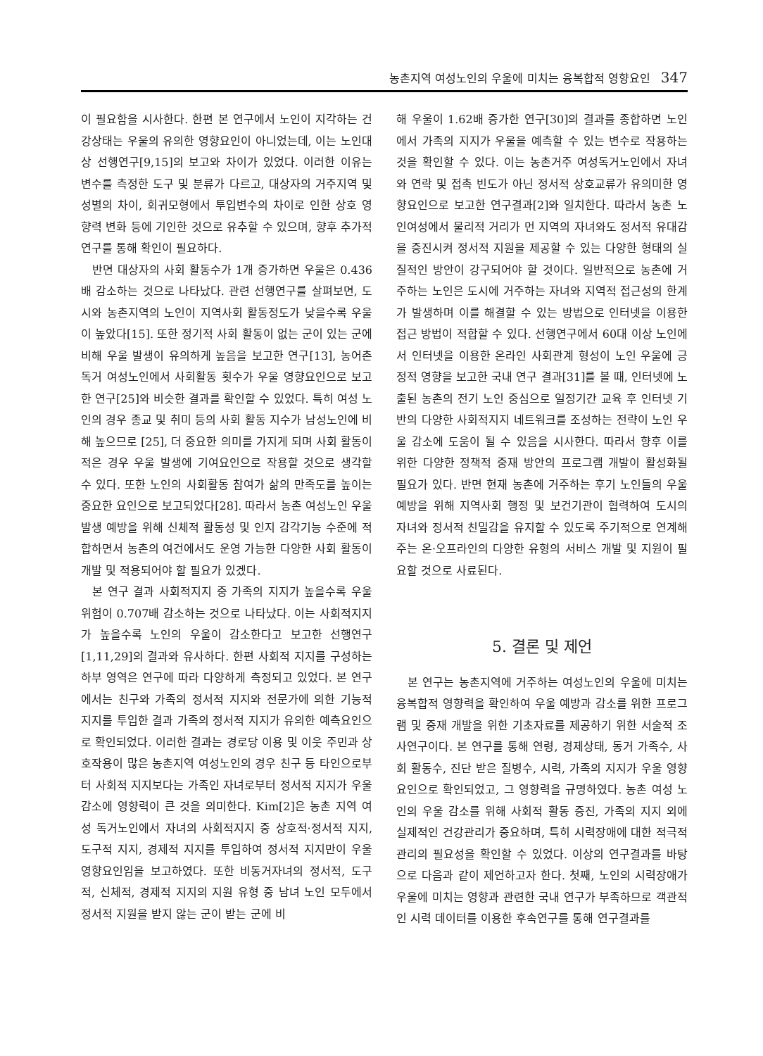농촌지역 여성노인의 우울에 미치는 융복합적 영향요인 347
이 필요함을 시사한다. 한편 본 연구에서 노인이 지각하는 건강상태는 우울의 유의한 영향요인이 아니었는데, 이는 노인대상 선행연구[9,15]의 보고와 차이가 있었다. 이러한 이유는 변수를 측정한 도구 및 분류가 다르고, 대상자의 거주지역 및 성별의 차이, 회귀모형에서 투입변수의 차이로 인한 상호 영향력 변화 등에 기인한 것으로 유추할 수 있으며, 향후 추가적 연구를 통해 확인이 필요하다.
반면 대상자의 사회 활동수가 1개 증가하면 우울은 0.436배 감소하는 것으로 나타났다. 관련 선행연구를 살펴보면, 도시와 농촌지역의 노인이 지역사회 활동정도가 낮을수록 우울이 높았다[15]. 또한 정기적 사회 활동이 없는 군이 있는 군에 비해 우울 발생이 유의하게 높음을 보고한 연구[13], 농어촌 독거 여성노인에서 사회활동 횟수가 우울 영향요인으로 보고한 연구[25]와 비슷한 결과를 확인할 수 있었다. 특히 여성 노인의 경우 종교 및 취미 등의 사회 활동 지수가 남성노인에 비해 높으므로 [25], 더 중요한 의미를 가지게 되며 사회 활동이 적은 경우 우울 발생에 기여요인으로 작용할 것으로 생각할 수 있다. 또한 노인의 사회활동 참여가 삶의 만족도를 높이는 중요한 요인으로 보고되었다[28]. 따라서 농촌 여성노인 우울 발생 예방을 위해 신체적 활동성 및 인지 감각기능 수준에 적합하면서 농촌의 여건에서도 운영 가능한 다양한 사회 활동이 개발 및 적용되어야 할 필요가 있겠다.
본 연구 결과 사회적지지 중 가족의 지지가 높을수록 우울 위험이 0.707배 감소하는 것으로 나타났다. 이는 사회적지지가 높을수록 노인의 우울이 감소한다고 보고한 선행연구[1,11,29]의 결과와 유사하다. 한편 사회적 지지를 구성하는 하부 영역은 연구에 따라 다양하게 측정되고 있었다. 본 연구에서는 친구와 가족의 정서적 지지와 전문가에 의한 기능적 지지를 투입한 결과 가족의 정서적 지지가 유의한 예측요인으로 확인되었다. 이러한 결과는 경로당 이용 및 이웃 주민과 상호작용이 많은 농촌지역 여성노인의 경우 친구 등 타인으로부터 사회적 지지보다는 가족인 자녀로부터 정서적 지지가 우울감소에 영향력이 큰 것을 의미한다. Kim[2]은 농촌 지역 여성 독거노인에서 자녀의 사회적지지 중 상호적·정서적 지지, 도구적 지지, 경제적 지지를 투입하여 정서적 지지만이 우울 영향요인임을 보고하였다. 또한 비동거자녀의 정서적, 도구적, 신체적, 경제적 지지의 지원 유형 중 남녀 노인 모두에서 정서적 지원을 받지 않는 군이 받는 군에 비
해 우울이 1.62배 증가한 연구[30]의 결과를 종합하면 노인에서 가족의 지지가 우울을 예측할 수 있는 변수로 작용하는 것을 확인할 수 있다. 이는 농촌거주 여성독거노인에서 자녀와 연락 및 접촉 빈도가 아닌 정서적 상호교류가 유의미한 영향요인으로 보고한 연구결과[2]와 일치한다. 따라서 농촌 노인여성에서 물리적 거리가 먼 지역의 자녀와도 정서적 유대감을 증진시켜 정서적 지원을 제공할 수 있는 다양한 형태의 실질적인 방안이 강구되어야 할 것이다. 일반적으로 농촌에 거주하는 노인은 도시에 거주하는 자녀와 지역적 접근성의 한계가 발생하며 이를 해결할 수 있는 방법으로 인터넷을 이용한 접근 방법이 적합할 수 있다. 선행연구에서 60대 이상 노인에서 인터넷을 이용한 온라인 사회관계 형성이 노인 우울에 긍정적 영향을 보고한 국내 연구 결과[31]를 볼 때, 인터넷에 노출된 농촌의 전기 노인 중심으로 일정기간 교육 후 인터넷 기반의 다양한 사회적지지 네트워크를 조성하는 전략이 노인 우울 감소에 도움이 될 수 있음을 시사한다. 따라서 향후 이를 위한 다양한 정책적 중재 방안의 프로그램 개발이 활성화될 필요가 있다. 반면 현재 농촌에 거주하는 후기 노인들의 우울 예방을 위해 지역사회 행정 및 보건기관이 협력하여 도시의 자녀와 정서적 친밀감을 유지할 수 있도록 주기적으로 연계해주는 온·오프라인의 다양한 유형의 서비스 개발 및 지원이 필요할 것으로 사료된다.
5. 결론 및 제언
본 연구는 농촌지역에 거주하는 여성노인의 우울에 미치는 융복합적 영향력을 확인하여 우울 예방과 감소를 위한 프로그램 및 중재 개발을 위한 기초자료를 제공하기 위한 서술적 조사연구이다. 본 연구를 통해 연령, 경제상태, 동거 가족수, 사회 활동수, 진단 받은 질병수, 시력, 가족의 지지가 우울 영향요인으로 확인되었고, 그 영향력을 규명하였다. 농촌 여성 노인의 우울 감소를 위해 사회적 활동 증진, 가족의 지지 외에 실제적인 건강관리가 중요하며, 특히 시력장애에 대한 적극적 관리의 필요성을 확인할 수 있었다. 이상의 연구결과를 바탕으로 다음과 같이 제언하고자 한다. 첫째, 노인의 시력장애가 우울에 미치는 영향과 관련한 국내 연구가 부족하므로 객관적인 시력 데이터를 이용한 후속연구를 통해 연구결과를